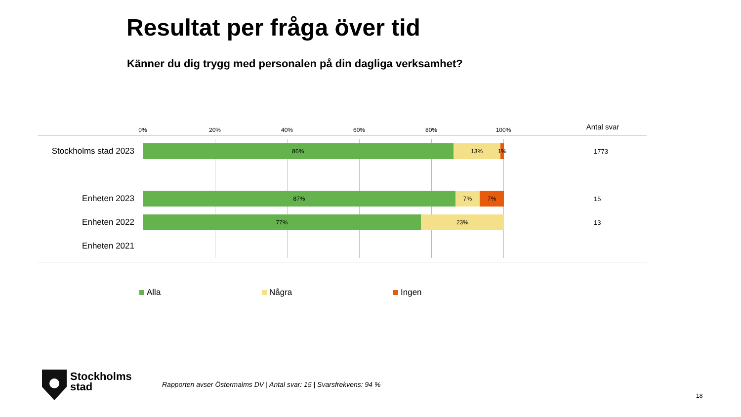Resultat per fråga över tid
Känner du dig trygg med personalen på din dagliga verksamhet?
0% 20% 40% 60% 80% 100% Antal svar
Stockholms stad 2023
86% 13% 1%
1773
Enheten 2023
87% 7% 7%
15
Enheten 2022
77% 23%
13
Enheten 2021
Alla Några Ingen
Stockholms
stad
Rapporten avser Östermalms DV | Antal svar: 15 | Svarsfrekvens: 94 %
18